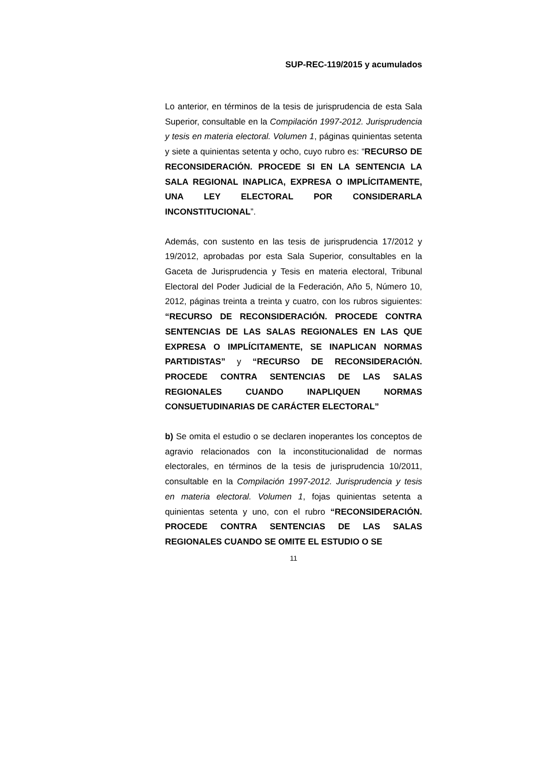SUP-REC-119/2015 y acumulados
Lo anterior, en términos de la tesis de jurisprudencia de esta Sala Superior, consultable en la Compilación 1997-2012. Jurisprudencia y tesis en materia electoral. Volumen 1, páginas quinientas setenta y siete a quinientas setenta y ocho, cuyo rubro es: “RECURSO DE RECONSIDERACIÓN. PROCEDE SI EN LA SENTENCIA LA SALA REGIONAL INAPLICA, EXPRESA O IMPLÍCITAMENTE, UNA LEY ELECTORAL POR CONSIDERARLA INCONSTITUCIONAL”.
Además, con sustento en las tesis de jurisprudencia 17/2012 y 19/2012, aprobadas por esta Sala Superior, consultables en la Gaceta de Jurisprudencia y Tesis en materia electoral, Tribunal Electoral del Poder Judicial de la Federación, Año 5, Número 10, 2012, páginas treinta a treinta y cuatro, con los rubros siguientes: “RECURSO DE RECONSIDERACIÓN. PROCEDE CONTRA SENTENCIAS DE LAS SALAS REGIONALES EN LAS QUE EXPRESA O IMPLÍCITAMENTE, SE INAPLICAN NORMAS PARTIDISTAS” y “RECURSO DE RECONSIDERACIÓN. PROCEDE CONTRA SENTENCIAS DE LAS SALAS REGIONALES CUANDO INAPLIQUEN NORMAS CONSUETUDINARIAS DE CARÁCTER ELECTORAL”
b) Se omita el estudio o se declaren inoperantes los conceptos de agravio relacionados con la inconstitucionalidad de normas electorales, en términos de la tesis de jurisprudencia 10/2011, consultable en la Compilación 1997-2012. Jurisprudencia y tesis en materia electoral. Volumen 1, fojas quinientas setenta a quinientas setenta y uno, con el rubro “RECONSIDERACIÓN. PROCEDE CONTRA SENTENCIAS DE LAS SALAS REGIONALES CUANDO SE OMITE EL ESTUDIO O SE
11